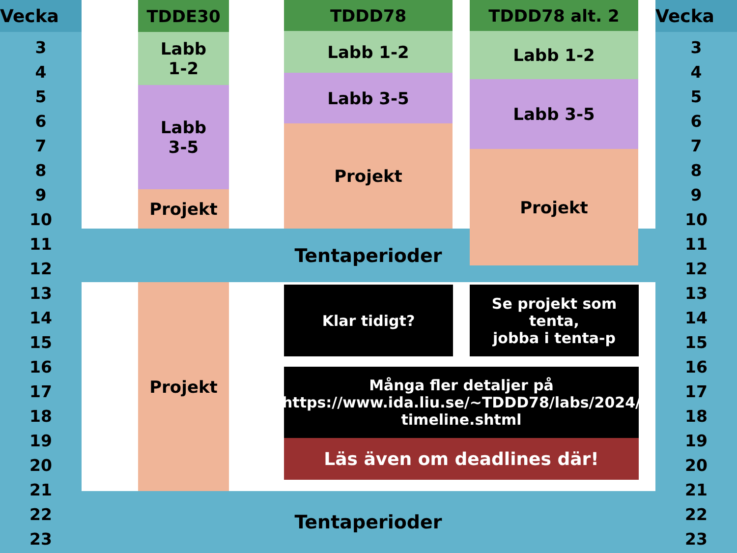Vecka
3
4
5
6
7
8
9
10
11
12
13
14
15
16
17
18
19
20
21
22
23
TDDE30
Labb
1-2
Labb
3-5
Projekt
TDDD78
Labb 1-2
Labb 3-5
Projekt
TDDD78 alt. 2
Labb 1-2
Labb 3-5
Projekt
Tentaperioder
Projekt Klar tidigt?
Se projekt som
tenta,
jobba i tenta-p
Många fler detaljer på
https://www.ida.liu.se/~TDDD78/labs/2024/
timeline.shtml
Läs även om deadlines där!
Tentaperioder
Vecka
3
4
5
6
7
8
9
10
11
12
13
14
15
16
17
18
19
20
21
22
23